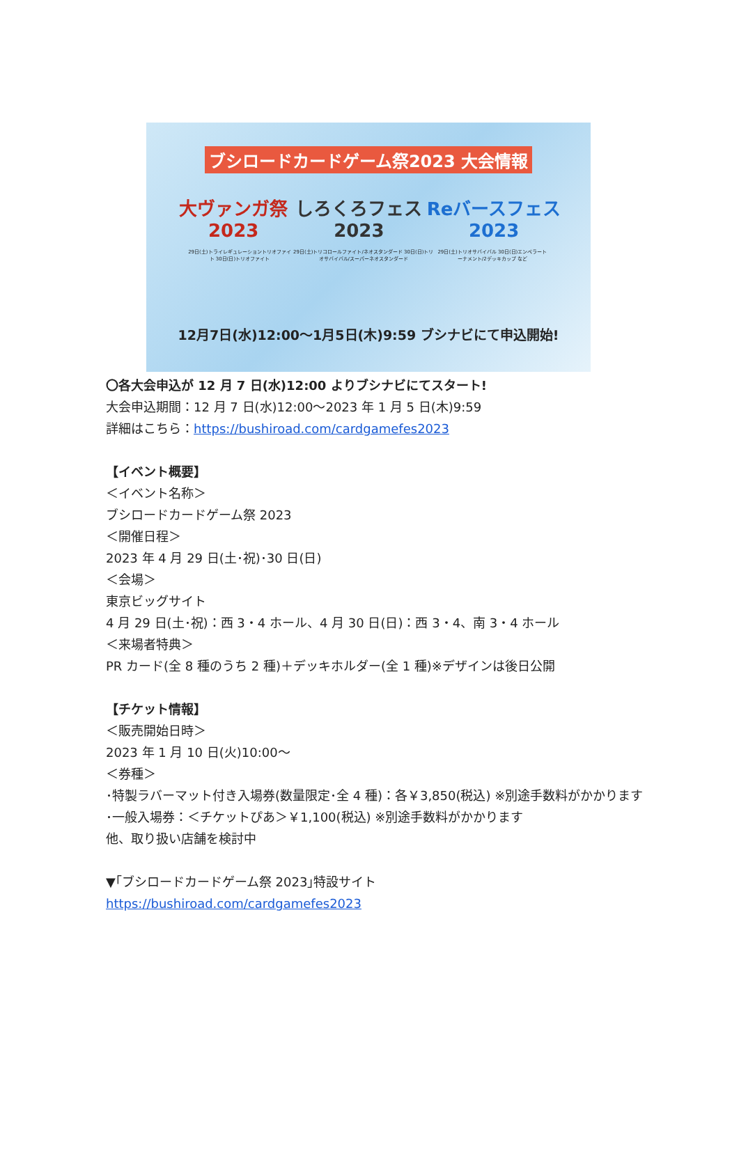ブシロードカードゲーム祭2023 大会情報
大ヴァンガ祭2023 しろくろフェス2023 Reバースフェス2023
29日(土)トライレギュレーショントリオファイト 30日(日)トリオファイト 29日(土)トリコロールファイト/ネオスタンダード 30日(日)トリオサバイバル/スーパーネオスタンダード 29日(土)トリオサバイバル 30日(日)エンペラートーナメント/2デッキカップ など
12月7日(水)12:00〜1月5日(木)9:59 ブシナビにて申込開始!
〇各大会申込が 12 月 7 日(水)12:00 よりブシナビにてスタート!
大会申込期間：12 月 7 日(水)12:00〜2023 年 1 月 5 日(木)9:59
詳細はこちら：https://bushiroad.com/cardgamefes2023
【イベント概要】
＜イベント名称＞
ブシロードカードゲーム祭 2023
＜開催日程＞
2023 年 4 月 29 日(土･祝)･30 日(日)
＜会場＞
東京ビッグサイト
4 月 29 日(土･祝)：西 3・4 ホール、4 月 30 日(日)：西 3・4、南 3・4 ホール
＜来場者特典＞
PR カード(全 8 種のうち 2 種)＋デッキホルダー(全 1 種)※デザインは後日公開
【チケット情報】
＜販売開始日時＞
2023 年 1 月 10 日(火)10:00〜
＜券種＞
･特製ラバーマット付き入場券(数量限定･全 4 種)：各￥3,850(税込) ※別途手数料がかかります
･一般入場券：＜チケットぴあ＞￥1,100(税込) ※別途手数料がかかります
他、取り扱い店舗を検討中
▼｢ブシロードカードゲーム祭 2023｣特設サイト
https://bushiroad.com/cardgamefes2023